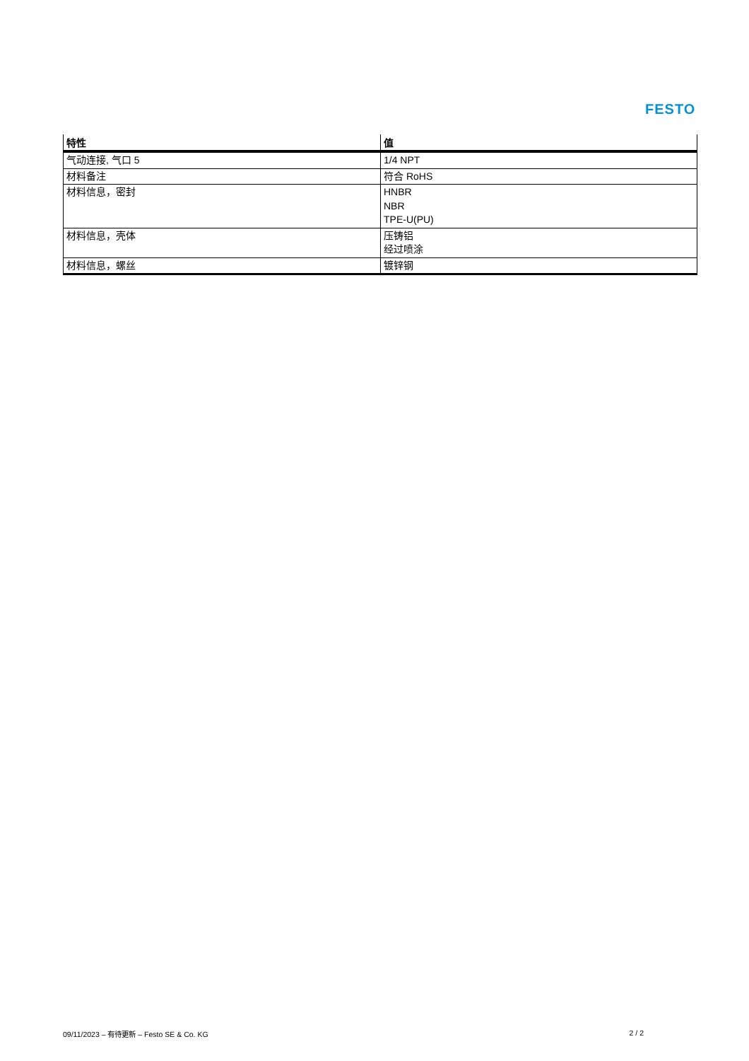FESTO
| 特性 | 值 |
| --- | --- |
| 气动连接, 气口 5 | 1/4 NPT |
| 材料备注 | 符合 RoHS |
| 材料信息，密封 | HNBR NBR TPE-U(PU) |
| 材料信息，壳体 | 压铸铝 经过喷涂 |
| 材料信息，螺丝 | 镀锌钢 |
09/11/2023 – 有待更新 – Festo SE & Co. KG 2 / 2